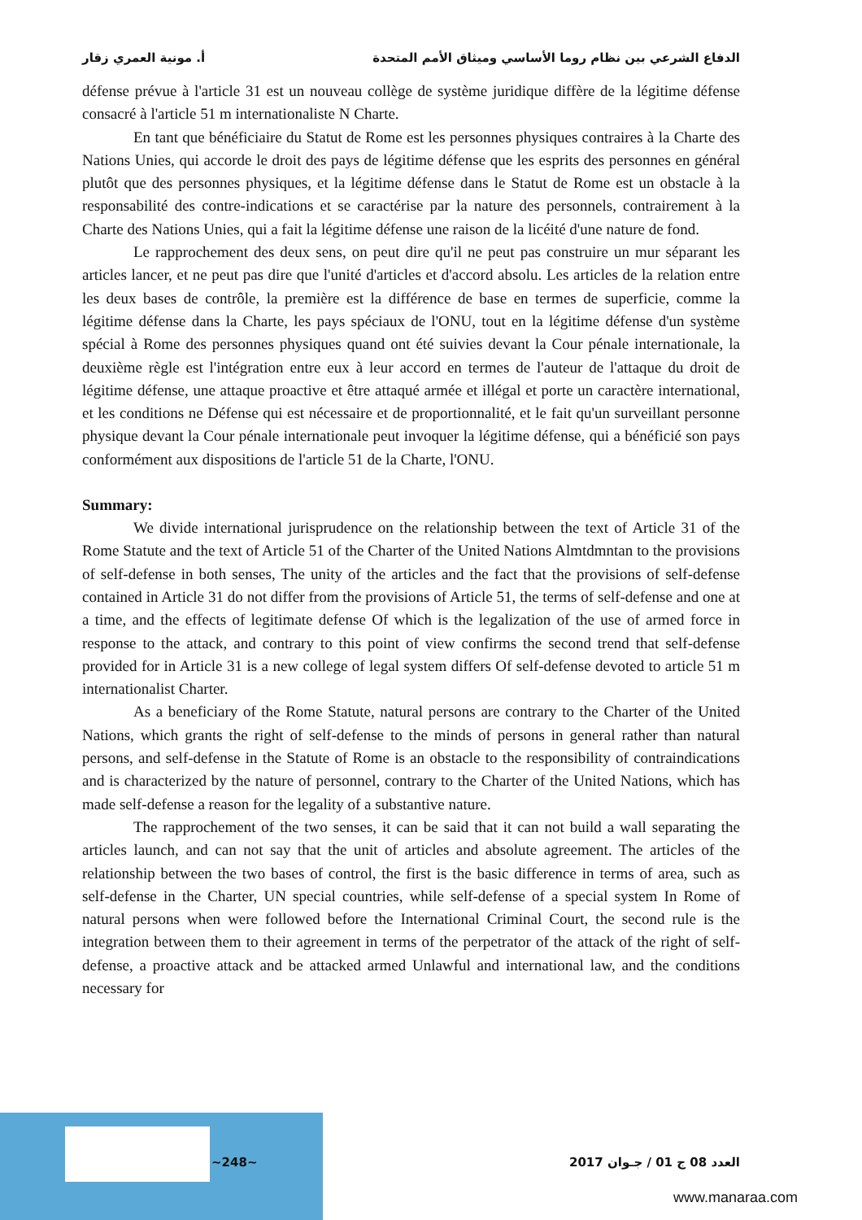الدفاع الشرعي بين نظام روما الأساسي وميثاق الأمم المتحدة أ. مونية العمري زقار
défense prévue à l'article 31 est un nouveau collège de système juridique diffère de la légitime défense consacré à l'article 51 m internationaliste N Charte.
En tant que bénéficiaire du Statut de Rome est les personnes physiques contraires à la Charte des Nations Unies, qui accorde le droit des pays de légitime défense que les esprits des personnes en général plutôt que des personnes physiques, et la légitime défense dans le Statut de Rome est un obstacle à la responsabilité des contre-indications et se caractérise par la nature des personnels, contrairement à la Charte des Nations Unies, qui a fait la légitime défense une raison de la licéité d'une nature de fond.
Le rapprochement des deux sens, on peut dire qu'il ne peut pas construire un mur séparant les articles lancer, et ne peut pas dire que l'unité d'articles et d'accord absolu. Les articles de la relation entre les deux bases de contrôle, la première est la différence de base en termes de superficie, comme la légitime défense dans la Charte, les pays spéciaux de l'ONU, tout en la légitime défense d'un système spécial à Rome des personnes physiques quand ont été suivies devant la Cour pénale internationale, la deuxième règle est l'intégration entre eux à leur accord en termes de l'auteur de l'attaque du droit de légitime défense, une attaque proactive et être attaqué armée et illégal et porte un caractère international, et les conditions ne Défense qui est nécessaire et de proportionnalité, et le fait qu'un surveillant personne physique devant la Cour pénale internationale peut invoquer la légitime défense, qui a bénéficié son pays conformément aux dispositions de l'article 51 de la Charte, l'ONU.
Summary:
We divide international jurisprudence on the relationship between the text of Article 31 of the Rome Statute and the text of Article 51 of the Charter of the United Nations Almtdmntan to the provisions of self-defense in both senses, The unity of the articles and the fact that the provisions of self-defense contained in Article 31 do not differ from the provisions of Article 51, the terms of self-defense and one at a time, and the effects of legitimate defense Of which is the legalization of the use of armed force in response to the attack, and contrary to this point of view confirms the second trend that self-defense provided for in Article 31 is a new college of legal system differs Of self-defense devoted to article 51 m internationalist Charter.
As a beneficiary of the Rome Statute, natural persons are contrary to the Charter of the United Nations, which grants the right of self-defense to the minds of persons in general rather than natural persons, and self-defense in the Statute of Rome is an obstacle to the responsibility of contraindications and is characterized by the nature of personnel, contrary to the Charter of the United Nations, which has made self-defense a reason for the legality of a substantive nature.
The rapprochement of the two senses, it can be said that it can not build a wall separating the articles launch, and can not say that the unit of articles and absolute agreement. The articles of the relationship between the two bases of control, the first is the basic difference in terms of area, such as self-defense in the Charter, UN special countries, while self-defense of a special system In Rome of natural persons when were followed before the International Criminal Court, the second rule is the integration between them to their agreement in terms of the perpetrator of the attack of the right of self-defense, a proactive attack and be attacked armed Unlawful and international law, and the conditions necessary for
العدد 08 ج 01 / جـوان 2017 ~248~
www.manaraa.com